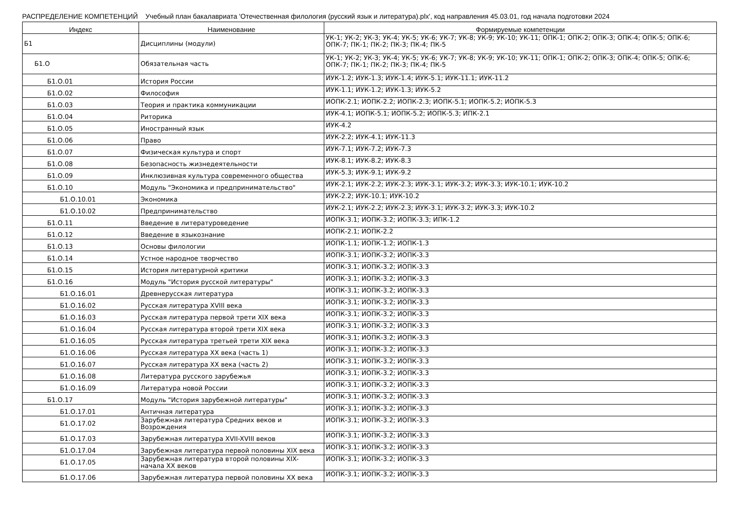РАСПРЕДЕЛЕНИЕ КОМПЕТЕНЦИЙ Учебный план бакалавриата 'Отечественная филология (русский язык и литература).plx', код направления 45.03.01, год начала подготовки 2024
| Индекс | Наименование | Формируемые компетенции |
| --- | --- | --- |
| Б1 | Дисциплины (модули) | УК-1; УК-2; УК-3; УК-4; УК-5; УК-6; УК-7; УК-8; УК-9; УК-10; УК-11; ОПК-1; ОПК-2; ОПК-3; ОПК-4; ОПК-5; ОПК-6; ОПК-7; ПК-1; ПК-2; ПК-3; ПК-4; ПК-5 |
| Б1.О | Обязательная часть | УК-1; УК-2; УК-3; УК-4; УК-5; УК-6; УК-7; УК-8; УК-9; УК-10; УК-11; ОПК-1; ОПК-2; ОПК-3; ОПК-4; ОПК-5; ОПК-6; ОПК-7; ПК-1; ПК-2; ПК-3; ПК-4; ПК-5 |
| Б1.О.01 | История России | ИУК-1.2; ИУК-1.3; ИУК-1.4; ИУК-5.1; ИУК-11.1; ИУК-11.2 |
| Б1.О.02 | Философия | ИУК-1.1; ИУК-1.2; ИУК-1.3; ИУК-5.2 |
| Б1.О.03 | Теория и практика коммуникации | ИОПК-2.1; ИОПК-2.2; ИОПК-2.3; ИОПК-5.1; ИОПК-5.2; ИОПК-5.3 |
| Б1.О.04 | Риторика | ИУК-4.1; ИОПК-5.1; ИОПК-5.2; ИОПК-5.3; ИПК-2.1 |
| Б1.О.05 | Иностранный язык | ИУК-4.2 |
| Б1.О.06 | Право | ИУК-2.2; ИУК-4.1; ИУК-11.3 |
| Б1.О.07 | Физическая культура и спорт | ИУК-7.1; ИУК-7.2; ИУК-7.3 |
| Б1.О.08 | Безопасность жизнедеятельности | ИУК-8.1; ИУК-8.2; ИУК-8.3 |
| Б1.О.09 | Инклюзивная культура современного общества | ИУК-5.3; ИУК-9.1; ИУК-9.2 |
| Б1.О.10 | Модуль "Экономика и предпринимательство" | ИУК-2.1; ИУК-2.2; ИУК-2.3; ИУК-3.1; ИУК-3.2; ИУК-3.3; ИУК-10.1; ИУК-10.2 |
| Б1.О.10.01 | Экономика | ИУК-2.2; ИУК-10.1; ИУК-10.2 |
| Б1.О.10.02 | Предпринимательство | ИУК-2.1; ИУК-2.2; ИУК-2.3; ИУК-3.1; ИУК-3.2; ИУК-3.3; ИУК-10.2 |
| Б1.О.11 | Введение в литературоведение | ИОПК-3.1; ИОПК-3.2; ИОПК-3.3; ИПК-1.2 |
| Б1.О.12 | Введение в языкознание | ИОПК-2.1; ИОПК-2.2 |
| Б1.О.13 | Основы филологии | ИОПК-1.1; ИОПК-1.2; ИОПК-1.3 |
| Б1.О.14 | Устное народное творчество | ИОПК-3.1; ИОПК-3.2; ИОПК-3.3 |
| Б1.О.15 | История литературной критики | ИОПК-3.1; ИОПК-3.2; ИОПК-3.3 |
| Б1.О.16 | Модуль "История русской литературы" | ИОПК-3.1; ИОПК-3.2; ИОПК-3.3 |
| Б1.О.16.01 | Древнерусская литература | ИОПК-3.1; ИОПК-3.2; ИОПК-3.3 |
| Б1.О.16.02 | Русская литература XVIII века | ИОПК-3.1; ИОПК-3.2; ИОПК-3.3 |
| Б1.О.16.03 | Русская литература первой трети XIX века | ИОПК-3.1; ИОПК-3.2; ИОПК-3.3 |
| Б1.О.16.04 | Русская литература второй трети XIX века | ИОПК-3.1; ИОПК-3.2; ИОПК-3.3 |
| Б1.О.16.05 | Русская литература третьей трети XIX века | ИОПК-3.1; ИОПК-3.2; ИОПК-3.3 |
| Б1.О.16.06 | Русская литература XX века (часть 1) | ИОПК-3.1; ИОПК-3.2; ИОПК-3.3 |
| Б1.О.16.07 | Русская литература XX века (часть 2) | ИОПК-3.1; ИОПК-3.2; ИОПК-3.3 |
| Б1.О.16.08 | Литература русского зарубежья | ИОПК-3.1; ИОПК-3.2; ИОПК-3.3 |
| Б1.О.16.09 | Литература новой России | ИОПК-3.1; ИОПК-3.2; ИОПК-3.3 |
| Б1.О.17 | Модуль "История зарубежной литературы" | ИОПК-3.1; ИОПК-3.2; ИОПК-3.3 |
| Б1.О.17.01 | Античная литература | ИОПК-3.1; ИОПК-3.2; ИОПК-3.3 |
| Б1.О.17.02 | Зарубежная литература Средних веков и Возрождения | ИОПК-3.1; ИОПК-3.2; ИОПК-3.3 |
| Б1.О.17.03 | Зарубежная литература XVII-XVIII веков | ИОПК-3.1; ИОПК-3.2; ИОПК-3.3 |
| Б1.О.17.04 | Зарубежная литература первой половины XIX века | ИОПК-3.1; ИОПК-3.2; ИОПК-3.3 |
| Б1.О.17.05 | Зарубежная литература второй половины XIX-начала XX веков | ИОПК-3.1; ИОПК-3.2; ИОПК-3.3 |
| Б1.О.17.06 | Зарубежная литература первой половины XX века | ИОПК-3.1; ИОПК-3.2; ИОПК-3.3 |